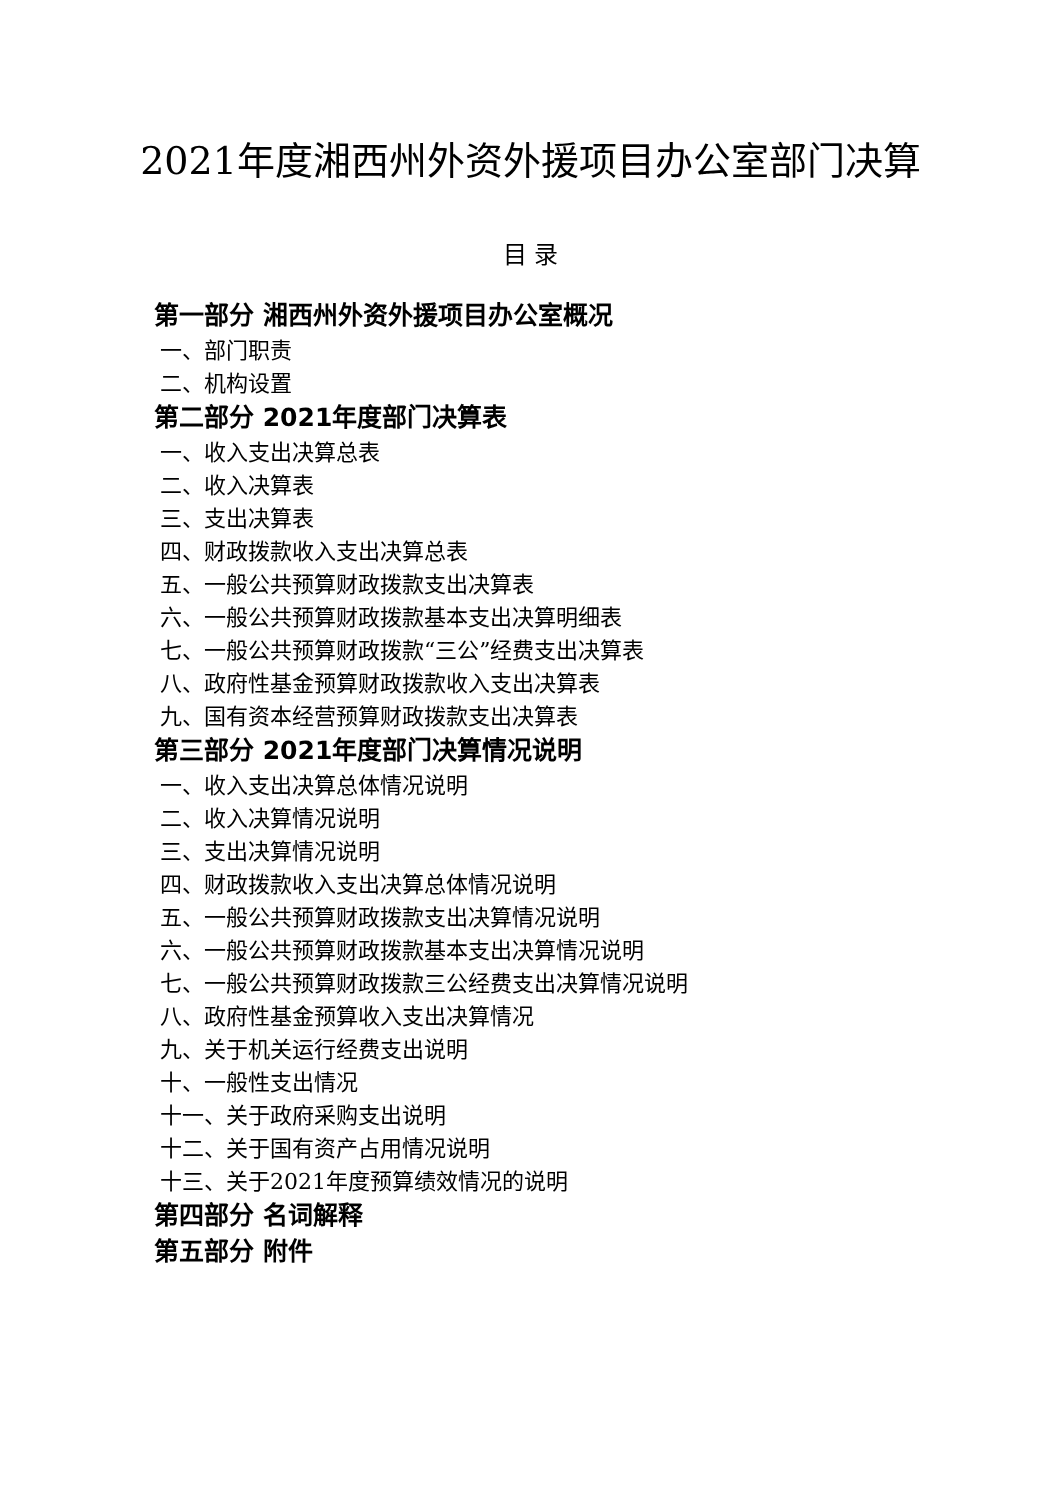2021年度湘西州外资外援项目办公室部门决算
目 录
第一部分 湘西州外资外援项目办公室概况
一、部门职责
二、机构设置
第二部分 2021年度部门决算表
一、收入支出决算总表
二、收入决算表
三、支出决算表
四、财政拨款收入支出决算总表
五、一般公共预算财政拨款支出决算表
六、一般公共预算财政拨款基本支出决算明细表
七、一般公共预算财政拨款“三公”经费支出决算表
八、政府性基金预算财政拨款收入支出决算表
九、国有资本经营预算财政拨款支出决算表
第三部分 2021年度部门决算情况说明
一、收入支出决算总体情况说明
二、收入决算情况说明
三、支出决算情况说明
四、财政拨款收入支出决算总体情况说明
五、一般公共预算财政拨款支出决算情况说明
六、一般公共预算财政拨款基本支出决算情况说明
七、一般公共预算财政拨款三公经费支出决算情况说明
八、政府性基金预算收入支出决算情况
九、关于机关运行经费支出说明
十、一般性支出情况
十一、关于政府采购支出说明
十二、关于国有资产占用情况说明
十三、关于2021年度预算绩效情况的说明
第四部分 名词解释
第五部分 附件